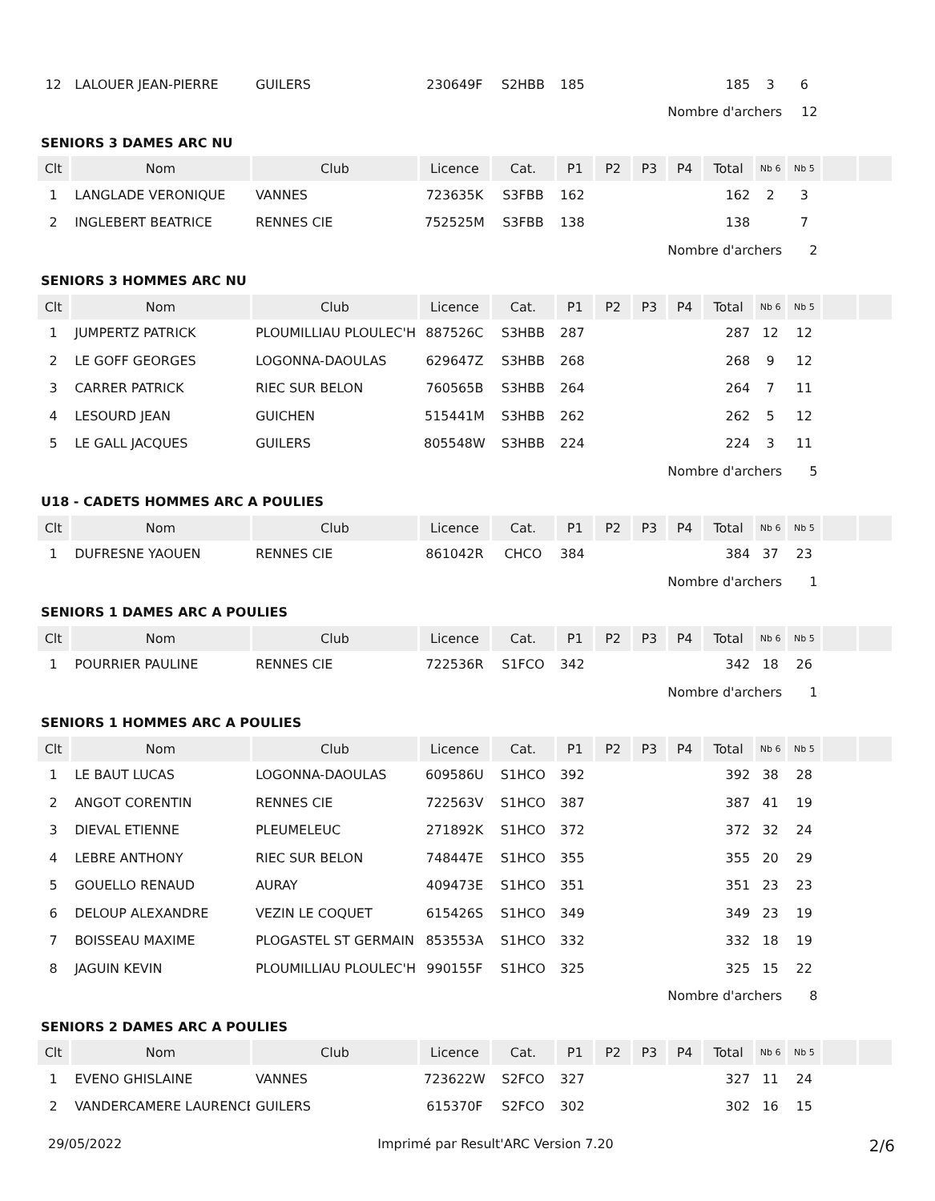| 12 | LALOUER JEAN-PIERRE | GUILERS | 230649F | S2HBB | 185 | | | | 185 | 3 | 6 | | |
| Nombre d'archers | | | | | | | | | | | 12 | | |
| SENIORS 3 DAMES ARC NU | | | | | | | | | | | | | |
| Clt | Nom | Club | Licence | Cat. | P1 | P2 | P3 | P4 | Total | Nb 6 | Nb 5 | | |
| 1 | LANGLADE VERONIQUE | VANNES | 723635K | S3FBB | 162 | | | | 162 | 2 | 3 | | |
| 2 | INGLEBERT BEATRICE | RENNES CIE | 752525M | S3FBB | 138 | | | | 138 | | 7 | | |
| Nombre d'archers | | | | | | | | | | | 2 | | |
| SENIORS 3 HOMMES ARC NU | | | | | | | | | | | | | |
| Clt | Nom | Club | Licence | Cat. | P1 | P2 | P3 | P4 | Total | Nb 6 | Nb 5 | | |
| 1 | JUMPERTZ PATRICK | PLOUMILLIAU PLOULEC'H | 887526C | S3HBB | 287 | | | | 287 | 12 | 12 | | |
| 2 | LE GOFF GEORGES | LOGONNA-DAOULAS | 629647Z | S3HBB | 268 | | | | 268 | 9 | 12 | | |
| 3 | CARRER PATRICK | RIEC SUR BELON | 760565B | S3HBB | 264 | | | | 264 | 7 | 11 | | |
| 4 | LESOURD JEAN | GUICHEN | 515441M | S3HBB | 262 | | | | 262 | 5 | 12 | | |
| 5 | LE GALL JACQUES | GUILERS | 805548W | S3HBB | 224 | | | | 224 | 3 | 11 | | |
| Nombre d'archers | | | | | | | | | | | 5 | | |
| U18 - CADETS HOMMES ARC A POULIES | | | | | | | | | | | | | |
| Clt | Nom | Club | Licence | Cat. | P1 | P2 | P3 | P4 | Total | Nb 6 | Nb 5 | | |
| 1 | DUFRESNE YAOUEN | RENNES CIE | 861042R | CHCO | 384 | | | | 384 | 37 | 23 | | |
| Nombre d'archers | | | | | | | | | | | 1 | | |
| SENIORS 1 DAMES ARC A POULIES | | | | | | | | | | | | | |
| Clt | Nom | Club | Licence | Cat. | P1 | P2 | P3 | P4 | Total | Nb 6 | Nb 5 | | |
| 1 | POURRIER PAULINE | RENNES CIE | 722536R | S1FCO | 342 | | | | 342 | 18 | 26 | | |
| Nombre d'archers | | | | | | | | | | | 1 | | |
| SENIORS 1 HOMMES ARC A POULIES | | | | | | | | | | | | | |
| Clt | Nom | Club | Licence | Cat. | P1 | P2 | P3 | P4 | Total | Nb 6 | Nb 5 | | |
| 1 | LE BAUT LUCAS | LOGONNA-DAOULAS | 609586U | S1HCO | 392 | | | | 392 | 38 | 28 | | |
| 2 | ANGOT CORENTIN | RENNES CIE | 722563V | S1HCO | 387 | | | | 387 | 41 | 19 | | |
| 3 | DIEVAL ETIENNE | PLEUMELEUC | 271892K | S1HCO | 372 | | | | 372 | 32 | 24 | | |
| 4 | LEBRE ANTHONY | RIEC SUR BELON | 748447E | S1HCO | 355 | | | | 355 | 20 | 29 | | |
| 5 | GOUELLO RENAUD | AURAY | 409473E | S1HCO | 351 | | | | 351 | 23 | 23 | | |
| 6 | DELOUP ALEXANDRE | VEZIN LE COQUET | 615426S | S1HCO | 349 | | | | 349 | 23 | 19 | | |
| 7 | BOISSEAU MAXIME | PLOGASTEL ST GERMAIN | 853553A | S1HCO | 332 | | | | 332 | 18 | 19 | | |
| 8 | JAGUIN KEVIN | PLOUMILLIAU PLOULEC'H | 990155F | S1HCO | 325 | | | | 325 | 15 | 22 | | |
| Nombre d'archers | | | | | | | | | | | 8 | | |
| SENIORS 2 DAMES ARC A POULIES | | | | | | | | | | | | | |
| Clt | Nom | Club | Licence | Cat. | P1 | P2 | P3 | P4 | Total | Nb 6 | Nb 5 | | |
| 1 | EVENO GHISLAINE | VANNES | 723622W | S2FCO | 327 | | | | 327 | 11 | 24 | | |
| 2 | VANDERCAMERE LAURENCE | GUILERS | 615370F | S2FCO | 302 | | | | 302 | 16 | 15 | | |
29/05/2022 Imprimé par Result'ARC Version 7.20 2/6